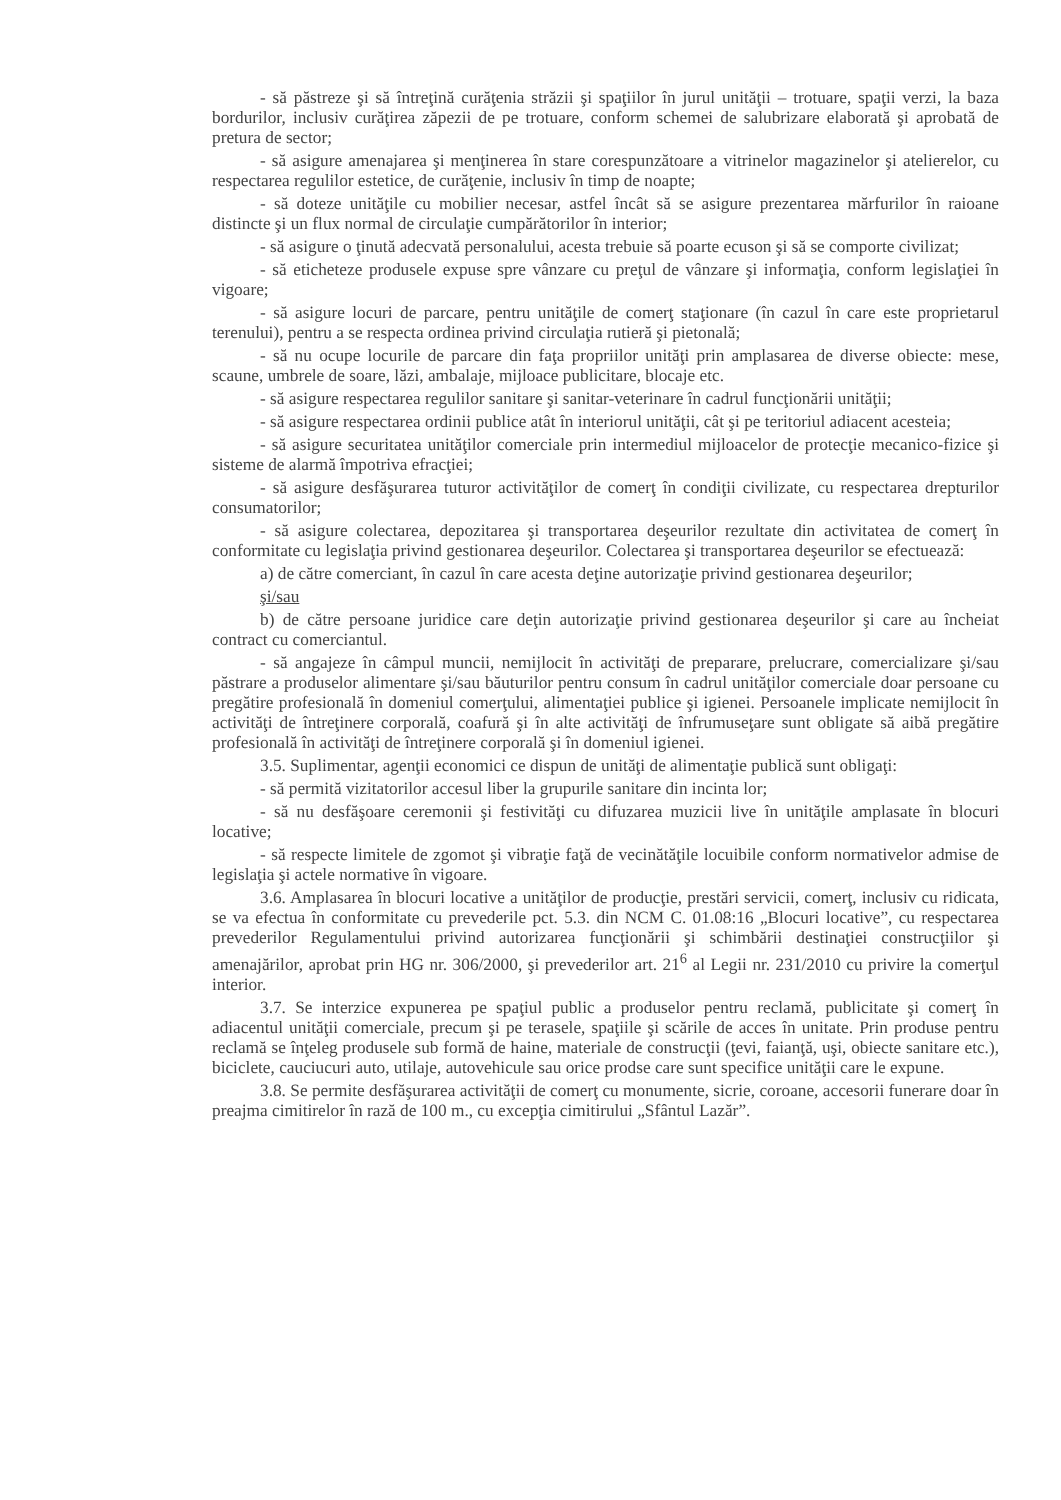- să păstreze şi să întreţină curăţenia străzii şi spaţiilor în jurul unităţii – trotuare, spaţii verzi, la baza bordurilor, inclusiv curăţirea zăpezii de pe trotuare, conform schemei de salubrizare elaborată şi aprobată de pretura de sector;
- să asigure amenajarea şi menţinerea în stare corespunzătoare a vitrinelor magazinelor şi atelierelor, cu respectarea regulilor estetice, de curăţenie, inclusiv în timp de noapte;
- să doteze unităţile cu mobilier necesar, astfel încât să se asigure prezentarea mărfurilor în raioane distincte şi un flux normal de circulaţie cumpărătorilor în interior;
- să asigure o ţinută adecvată personalului, acesta trebuie să poarte ecuson şi să se comporte civilizat;
- să eticheteze produsele expuse spre vânzare cu preţul de vânzare şi informaţia, conform legislaţiei în vigoare;
- să asigure locuri de parcare, pentru unităţile de comerţ staţionare (în cazul în care este proprietarul terenului), pentru a se respecta ordinea privind circulaţia rutieră şi pietonală;
- să nu ocupe locurile de parcare din faţa propriilor unităţi prin amplasarea de diverse obiecte: mese, scaune, umbrele de soare, lăzi, ambalaje, mijloace publicitare, blocaje etc.
- să asigure respectarea regulilor sanitare şi sanitar-veterinare în cadrul funcţionării unităţii;
- să asigure respectarea ordinii publice atât în interiorul unităţii, cât şi pe teritoriul adiacent acesteia;
- să asigure securitatea unităţilor comerciale prin intermediul mijloacelor de protecţie mecanico-fizice şi sisteme de alarmă împotriva efracţiei;
- să asigure desfăşurarea tuturor activităţilor de comerţ în condiţii civilizate, cu respectarea drepturilor consumatorilor;
- să asigure colectarea, depozitarea şi transportarea deşeurilor rezultate din activitatea de comerţ în conformitate cu legislaţia privind gestionarea deşeurilor. Colectarea şi transportarea deşeurilor se efectuează:
a) de către comerciant, în cazul în care acesta deţine autorizaţie privind gestionarea deşeurilor;
şi/sau
b) de către persoane juridice care deţin autorizaţie privind gestionarea deşeurilor şi care au încheiat contract cu comerciantul.
- să angajeze în câmpul muncii, nemijlocit în activităţi de preparare, prelucrare, comercializare şi/sau păstrare a produselor alimentare şi/sau băuturilor pentru consum în cadrul unităţilor comerciale doar persoane cu pregătire profesională în domeniul comerţului, alimentaţiei publice şi igienei. Persoanele implicate nemijlocit în activităţi de întreţinere corporală, coafură şi în alte activităţi de înfrumuseţare sunt obligate să aibă pregătire profesională în activităţi de întreţinere corporală şi în domeniul igienei.
3.5. Suplimentar, agenţii economici ce dispun de unităţi de alimentaţie publică sunt obligaţi:
- să permită vizitatorilor accesul liber la grupurile sanitare din incinta lor;
- să nu desfăşoare ceremonii şi festivităţi cu difuzarea muzicii live în unităţile amplasate în blocuri locative;
- să respecte limitele de zgomot şi vibraţie faţă de vecinătăţile locuibile conform normativelor admise de legislaţia şi actele normative în vigoare.
3.6. Amplasarea în blocuri locative a unităţilor de producţie, prestări servicii, comerţ, inclusiv cu ridicata, se va efectua în conformitate cu prevederile pct. 5.3. din NCM C. 01.08:16 „Blocuri locative”, cu respectarea prevederilor Regulamentului privind autorizarea funcţionării şi schimbării destinaţiei construcţiilor şi amenajărilor, aprobat prin HG nr. 306/2000, şi prevederilor art. 21<sup>6</sup> al Legii nr. 231/2010 cu privire la comerţul interior.
3.7. Se interzice expunerea pe spaţiul public a produselor pentru reclamă, publicitate şi comerţ în adiacentul unităţii comerciale, precum şi pe terasele, spaţiile şi scările de acces în unitate. Prin produse pentru reclamă se înţeleg produsele sub formă de haine, materiale de construcţii (ţevi, faianţă, uşi, obiecte sanitare etc.), biciclete, cauciucuri auto, utilaje, autovehicule sau orice prodse care sunt specifice unităţii care le expune.
3.8. Se permite desfăşurarea activităţii de comerţ cu monumente, sicrie, coroane, accesorii funerare doar în preajma cimitirelor în rază de 100 m., cu excepţia cimitirului „Sfântul Lazăr”.